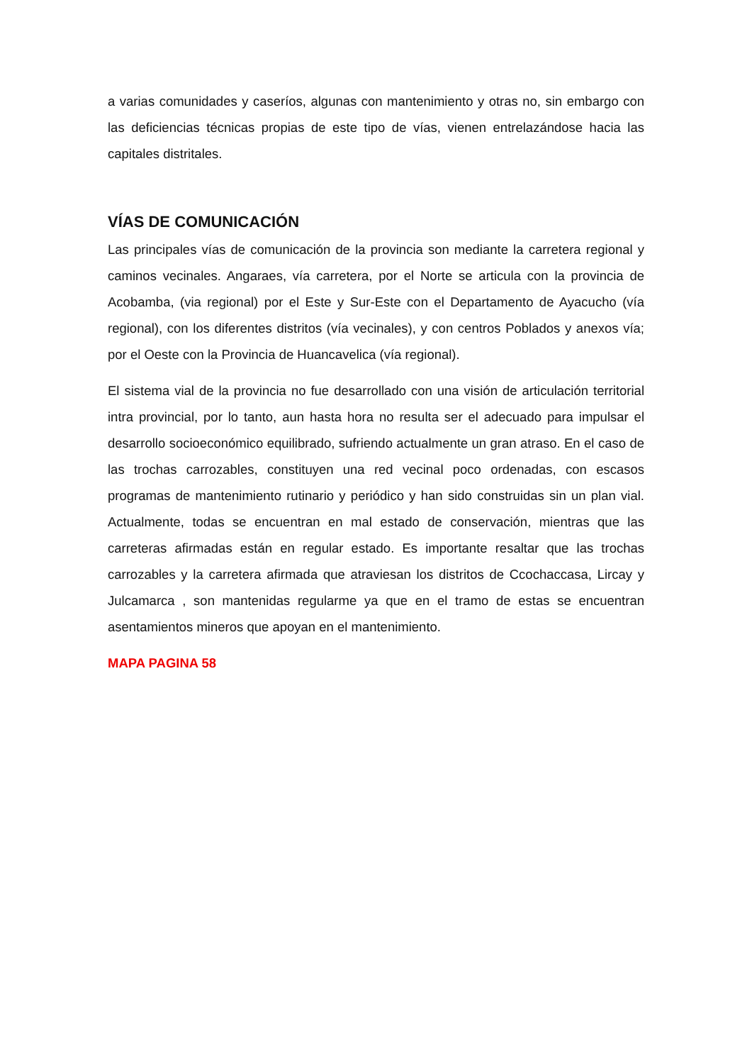a varias comunidades y caseríos, algunas con mantenimiento y otras no, sin embargo con las deficiencias técnicas propias de este tipo de vías, vienen entrelazándose hacia las capitales distritales.
VÍAS DE COMUNICACIÓN
Las principales vías de comunicación de la provincia son mediante la carretera regional y caminos vecinales. Angaraes, vía carretera, por el Norte se articula con la provincia de Acobamba, (via regional) por el Este y Sur-Este con el Departamento de Ayacucho (vía regional), con los diferentes distritos (vía vecinales), y con centros Poblados y anexos vía; por el Oeste con la Provincia de Huancavelica (vía regional).
El sistema vial de la provincia no fue desarrollado con una visión de articulación territorial intra provincial, por lo tanto, aun hasta hora no resulta ser el adecuado para impulsar el desarrollo socioeconómico equilibrado, sufriendo actualmente un gran atraso. En el caso de las trochas carrozables, constituyen una red vecinal poco ordenadas, con escasos programas de mantenimiento rutinario y periódico y han sido construidas sin un plan vial. Actualmente, todas se encuentran en mal estado de conservación, mientras que las carreteras afirmadas están en regular estado. Es importante resaltar que las trochas carrozables y la carretera afirmada que atraviesan los distritos de Ccochaccasa, Lircay y Julcamarca , son mantenidas regularme ya que en el tramo de estas se encuentran asentamientos mineros que apoyan en el mantenimiento.
MAPA PAGINA 58